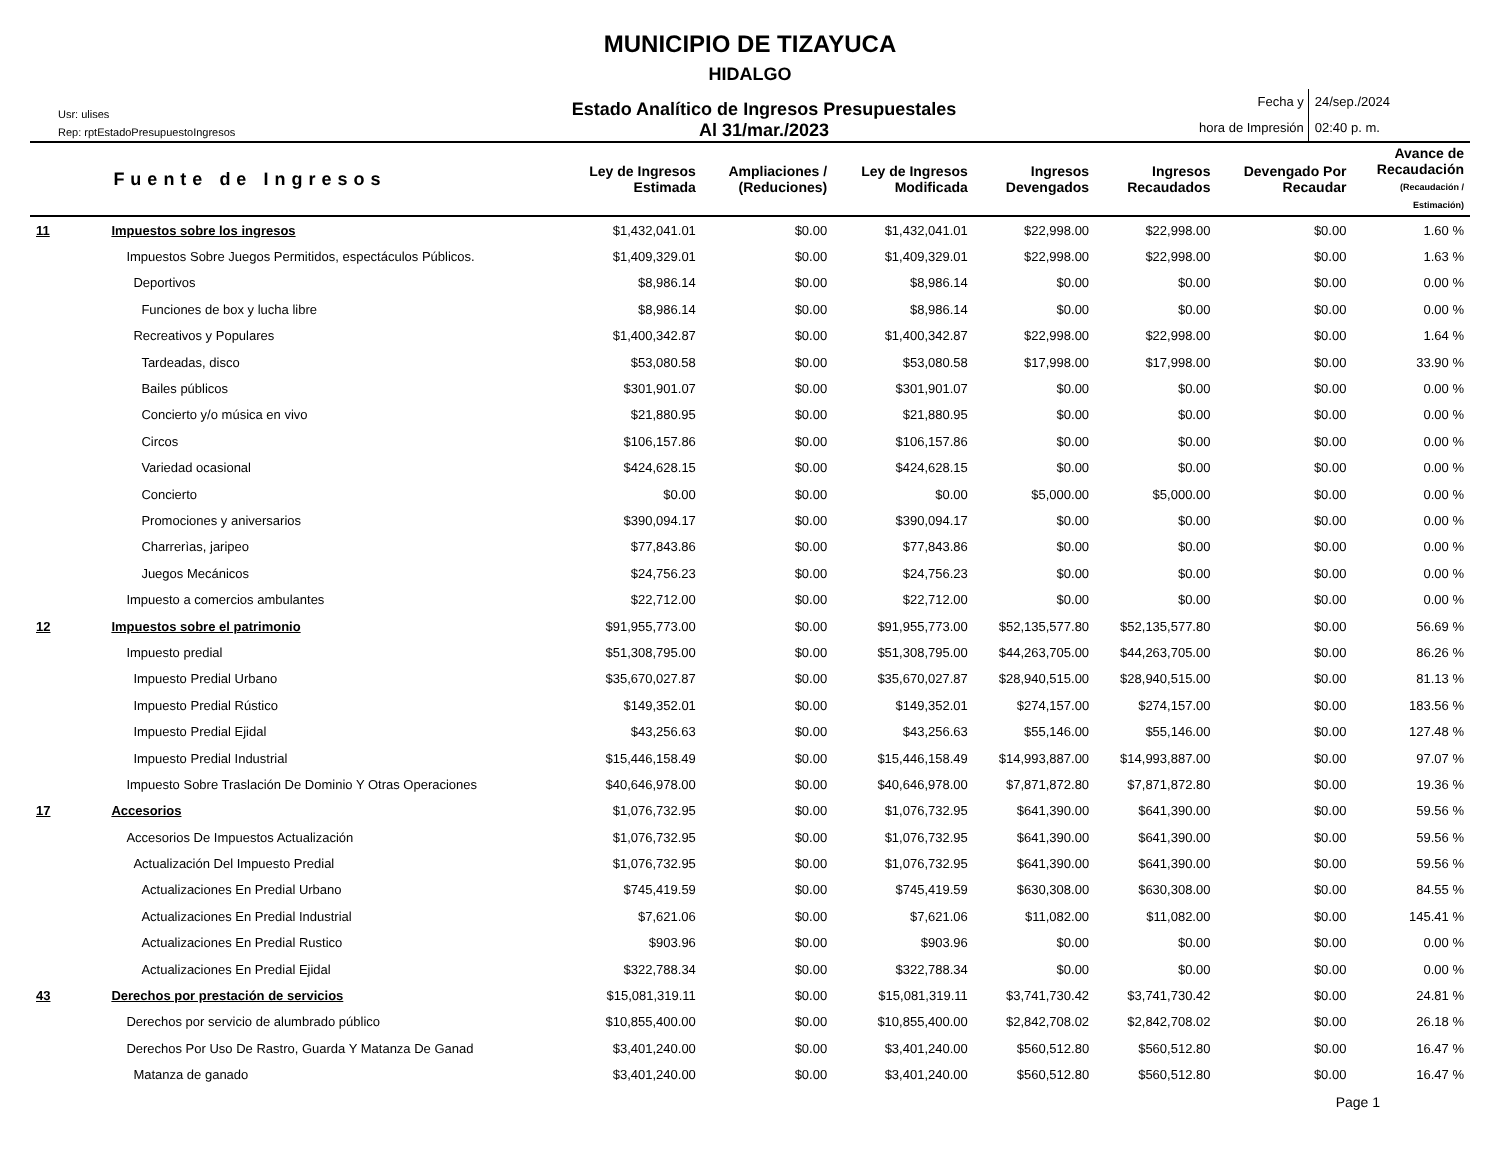MUNICIPIO DE TIZAYUCA
HIDALGO
Usr: ulises
Rep: rptEstadoPresupuestoIngresos
Estado Analítico de Ingresos Presupuestales
Al 31/mar./2023
Fecha y
hora de Impresión
24/sep./2024
02:40 p. m.
| | Fuente de Ingresos | Ley de Ingresos Estimada | Ampliaciones / (Reduciones) | Ley de Ingresos Modificada | Ingresos Devengados | Ingresos Recaudados | Devengado Por Recaudar | Avance de Recaudación (Recaudación / Estimación) |
| --- | --- | --- | --- | --- | --- | --- | --- | --- |
| 11 | Impuestos sobre los ingresos | $1,432,041.01 | $0.00 | $1,432,041.01 | $22,998.00 | $22,998.00 | $0.00 | 1.60 % |
| | Impuestos Sobre Juegos Permitidos, espectáculos Públicos. | $1,409,329.01 | $0.00 | $1,409,329.01 | $22,998.00 | $22,998.00 | $0.00 | 1.63 % |
| | Deportivos | $8,986.14 | $0.00 | $8,986.14 | $0.00 | $0.00 | $0.00 | 0.00 % |
| | Funciones de box y lucha libre | $8,986.14 | $0.00 | $8,986.14 | $0.00 | $0.00 | $0.00 | 0.00 % |
| | Recreativos y Populares | $1,400,342.87 | $0.00 | $1,400,342.87 | $22,998.00 | $22,998.00 | $0.00 | 1.64 % |
| | Tardeadas, disco | $53,080.58 | $0.00 | $53,080.58 | $17,998.00 | $17,998.00 | $0.00 | 33.90 % |
| | Bailes públicos | $301,901.07 | $0.00 | $301,901.07 | $0.00 | $0.00 | $0.00 | 0.00 % |
| | Concierto y/o música en vivo | $21,880.95 | $0.00 | $21,880.95 | $0.00 | $0.00 | $0.00 | 0.00 % |
| | Circos | $106,157.86 | $0.00 | $106,157.86 | $0.00 | $0.00 | $0.00 | 0.00 % |
| | Variedad ocasional | $424,628.15 | $0.00 | $424,628.15 | $0.00 | $0.00 | $0.00 | 0.00 % |
| | Concierto | $0.00 | $0.00 | $0.00 | $5,000.00 | $5,000.00 | $0.00 | 0.00 % |
| | Promociones y aniversarios | $390,094.17 | $0.00 | $390,094.17 | $0.00 | $0.00 | $0.00 | 0.00 % |
| | Charrerìas, jaripeo | $77,843.86 | $0.00 | $77,843.86 | $0.00 | $0.00 | $0.00 | 0.00 % |
| | Juegos Mecánicos | $24,756.23 | $0.00 | $24,756.23 | $0.00 | $0.00 | $0.00 | 0.00 % |
| | Impuesto a comercios ambulantes | $22,712.00 | $0.00 | $22,712.00 | $0.00 | $0.00 | $0.00 | 0.00 % |
| 12 | Impuestos sobre el patrimonio | $91,955,773.00 | $0.00 | $91,955,773.00 | $52,135,577.80 | $52,135,577.80 | $0.00 | 56.69 % |
| | Impuesto predial | $51,308,795.00 | $0.00 | $51,308,795.00 | $44,263,705.00 | $44,263,705.00 | $0.00 | 86.26 % |
| | Impuesto Predial Urbano | $35,670,027.87 | $0.00 | $35,670,027.87 | $28,940,515.00 | $28,940,515.00 | $0.00 | 81.13 % |
| | Impuesto Predial Rústico | $149,352.01 | $0.00 | $149,352.01 | $274,157.00 | $274,157.00 | $0.00 | 183.56 % |
| | Impuesto Predial Ejidal | $43,256.63 | $0.00 | $43,256.63 | $55,146.00 | $55,146.00 | $0.00 | 127.48 % |
| | Impuesto Predial Industrial | $15,446,158.49 | $0.00 | $15,446,158.49 | $14,993,887.00 | $14,993,887.00 | $0.00 | 97.07 % |
| | Impuesto Sobre Traslación De Dominio Y Otras Operaciones | $40,646,978.00 | $0.00 | $40,646,978.00 | $7,871,872.80 | $7,871,872.80 | $0.00 | 19.36 % |
| 17 | Accesorios | $1,076,732.95 | $0.00 | $1,076,732.95 | $641,390.00 | $641,390.00 | $0.00 | 59.56 % |
| | Accesorios De Impuestos Actualización | $1,076,732.95 | $0.00 | $1,076,732.95 | $641,390.00 | $641,390.00 | $0.00 | 59.56 % |
| | Actualización Del Impuesto Predial | $1,076,732.95 | $0.00 | $1,076,732.95 | $641,390.00 | $641,390.00 | $0.00 | 59.56 % |
| | Actualizaciones En Predial Urbano | $745,419.59 | $0.00 | $745,419.59 | $630,308.00 | $630,308.00 | $0.00 | 84.55 % |
| | Actualizaciones En Predial Industrial | $7,621.06 | $0.00 | $7,621.06 | $11,082.00 | $11,082.00 | $0.00 | 145.41 % |
| | Actualizaciones En Predial Rustico | $903.96 | $0.00 | $903.96 | $0.00 | $0.00 | $0.00 | 0.00 % |
| | Actualizaciones En Predial Ejidal | $322,788.34 | $0.00 | $322,788.34 | $0.00 | $0.00 | $0.00 | 0.00 % |
| 43 | Derechos por prestación de servicios | $15,081,319.11 | $0.00 | $15,081,319.11 | $3,741,730.42 | $3,741,730.42 | $0.00 | 24.81 % |
| | Derechos por servicio de alumbrado público | $10,855,400.00 | $0.00 | $10,855,400.00 | $2,842,708.02 | $2,842,708.02 | $0.00 | 26.18 % |
| | Derechos Por Uso De Rastro, Guarda Y Matanza De Ganad | $3,401,240.00 | $0.00 | $3,401,240.00 | $560,512.80 | $560,512.80 | $0.00 | 16.47 % |
| | Matanza de ganado | $3,401,240.00 | $0.00 | $3,401,240.00 | $560,512.80 | $560,512.80 | $0.00 | 16.47 % |
Page 1